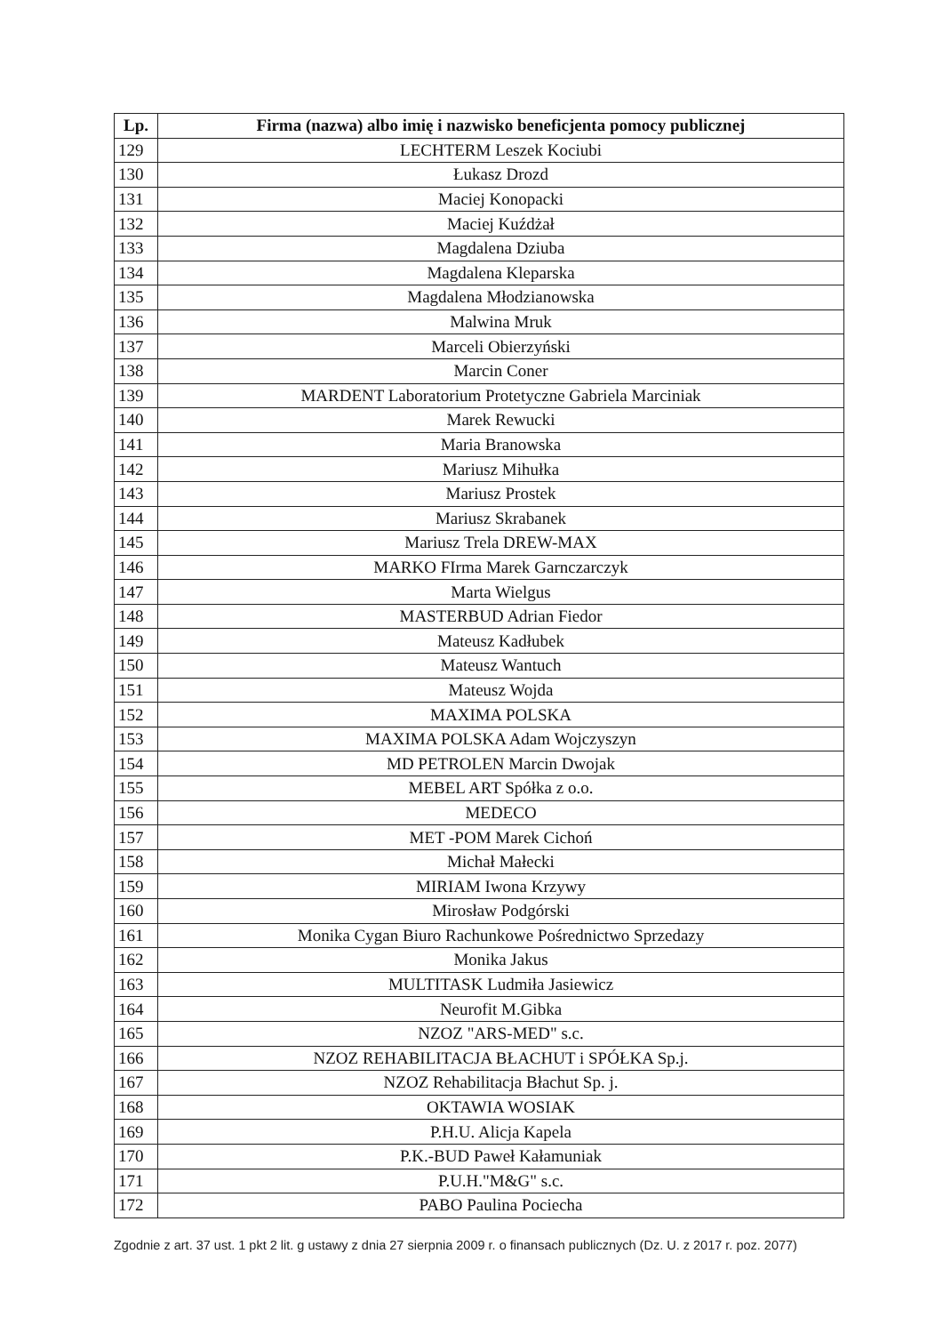| Lp. | Firma (nazwa) albo imię i nazwisko beneficjenta pomocy publicznej |
| --- | --- |
| 129 | LECHTERM Leszek Kociubi |
| 130 | Łukasz Drozd |
| 131 | Maciej Konopacki |
| 132 | Maciej Kuźdżał |
| 133 | Magdalena Dziuba |
| 134 | Magdalena Kleparska |
| 135 | Magdalena Młodzianowska |
| 136 | Malwina Mruk |
| 137 | Marceli Obierzyński |
| 138 | Marcin Coner |
| 139 | MARDENT Laboratorium Protetyczne Gabriela Marciniak |
| 140 | Marek Rewucki |
| 141 | Maria Branowska |
| 142 | Mariusz Mihułka |
| 143 | Mariusz Prostek |
| 144 | Mariusz Skrabanek |
| 145 | Mariusz Trela DREW-MAX |
| 146 | MARKO FIrma Marek Garnczarczyk |
| 147 | Marta Wielgus |
| 148 | MASTERBUD Adrian Fiedor |
| 149 | Mateusz Kadłubek |
| 150 | Mateusz Wantuch |
| 151 | Mateusz Wojda |
| 152 | MAXIMA POLSKA |
| 153 | MAXIMA POLSKA Adam Wojczyszyn |
| 154 | MD PETROLEN Marcin Dwojak |
| 155 | MEBEL ART Spółka z o.o. |
| 156 | MEDECO |
| 157 | MET -POM Marek Cichoń |
| 158 | Michał Małecki |
| 159 | MIRIAM Iwona Krzywy |
| 160 | Mirosław Podgórski |
| 161 | Monika Cygan Biuro Rachunkowe Pośrednictwo Sprzedazy |
| 162 | Monika Jakus |
| 163 | MULTITASK Ludmiła Jasiewicz |
| 164 | Neurofit M.Gibka |
| 165 | NZOZ "ARS-MED" s.c. |
| 166 | NZOZ REHABILITACJA BŁACHUT i SPÓŁKA Sp.j. |
| 167 | NZOZ Rehabilitacja Błachut Sp. j. |
| 168 | OKTAWIA WOSIAK |
| 169 | P.H.U. Alicja Kapela |
| 170 | P.K.-BUD Paweł Kałamuniak |
| 171 | P.U.H."M&G" s.c. |
| 172 | PABO Paulina Pociecha |
Zgodnie z art. 37 ust. 1 pkt 2 lit. g ustawy z dnia 27 sierpnia 2009 r. o finansach publicznych (Dz. U. z 2017 r. poz. 2077)